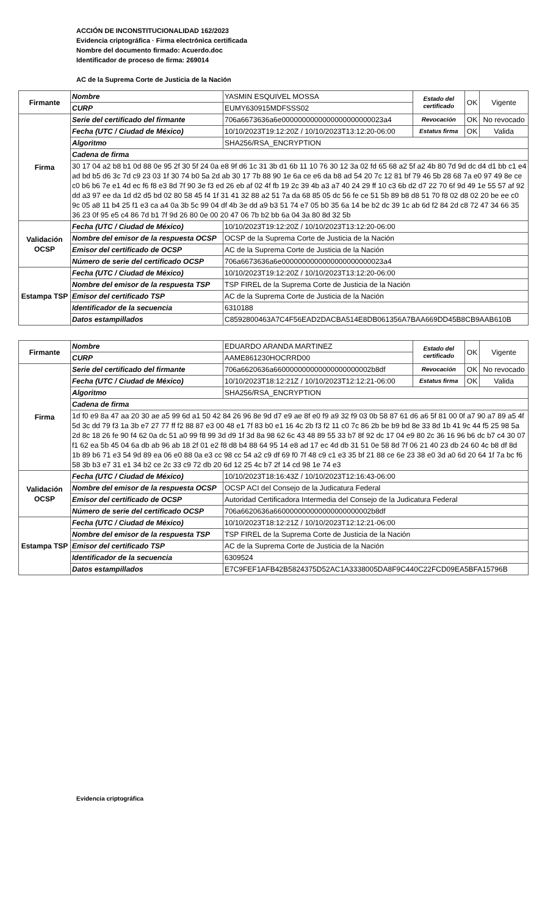ACCIÓN DE INCONSTITUCIONALIDAD 162/2023
Evidencia criptográfica · Firma electrónica certificada
Nombre del documento firmado: Acuerdo.doc
Identificador de proceso de firma: 269014
AC de la Suprema Corte de Justicia de la Nación
| Firmante | Nombre | YASMIN ESQUIVEL MOSSA | Estado del certificado | OK | Vigente |
| | CURP | EUMY630915MDFSSS02 | | | |
| Firma | Serie del certificado del firmante | 706a6673636a6e0000000000000000000000023a4 | Revocación | OK | No revocado |
| | Fecha (UTC / Ciudad de México) | 10/10/2023T19:12:20Z / 10/10/2023T13:12:20-06:00 | Estatus firma | OK | Valida |
| | Algoritmo | SHA256/RSA_ENCRYPTION | | | |
| | Cadena de firma | | | | |
| | 30 17 04 a2 b8 b1 0d 88 0e 95 2f 30 5f 24 0a e8 9f d6 1c 31 3b d1 6b 11 10 76 30 12 3a 02 fd 65 68 a2 5f a2 4b 80 7d 9d dc d4 d1 bb c1 e4 ad bd b5 d6 3c 7d c9 23 03 1f 30 74 b0 5a 2d ab 30 17 7b 88 90 1e 6a ce e6 da b8 ad 54 20 7c 12 81 bf 79 46 5b 28 68 7a e0 97 49 8e ce c0 b6 b6 7e e1 4d ec f6 f8 e3 8d 7f 90 3e f3 ed 26 eb af 02 4f fb 19 2c 39 4b a3 a7 40 24 29 ff 10 c3 6b d2 d7 22 70 6f 9d 49 1e 55 57 af 92 dd a3 97 ee da 1d d2 d5 bd 02 80 58 45 f4 1f 31 41 32 88 a2 51 7a da 68 85 05 dc 56 fe ce 51 5b 89 b8 d8 51 70 f8 02 d8 02 20 be ee c0 9c 05 a8 11 b4 25 f1 e3 ca a4 0a 3b 5c 99 04 df 4b 3e dd a9 b3 51 74 e7 05 b0 35 6a 14 be b2 dc 39 1c ab 6d f2 84 2d c8 72 47 34 66 35 36 23 0f 95 e5 c4 86 7d b1 7f 9d 26 80 0e 00 20 47 06 7b b2 bb 6a 04 3a 80 8d 32 5b | | | | |
| Validación OCSP | Fecha (UTC / Ciudad de México) | 10/10/2023T19:12:20Z / 10/10/2023T13:12:20-06:00 | | | |
| | Nombre del emisor de la respuesta OCSP | OCSP de la Suprema Corte de Justicia de la Nación | | | |
| | Emisor del certificado de OCSP | AC de la Suprema Corte de Justicia de la Nación | | | |
| | Número de serie del certificado OCSP | 706a6673636a6e0000000000000000000000023a4 | | | |
| Estampa TSP | Fecha (UTC / Ciudad de México) | 10/10/2023T19:12:20Z / 10/10/2023T13:12:20-06:00 | | | |
| | Nombre del emisor de la respuesta TSP | TSP FIREL de la Suprema Corte de Justicia de la Nación | | | |
| | Emisor del certificado TSP | AC de la Suprema Corte de Justicia de la Nación | | | |
| | Identificador de la secuencia | 6310188 | | | |
| | Datos estampillados | C8592800463A7C4F56EAD2DACBA514E8DB061356A7BAA669DD45B8CB9AAB610B | | | |
| Firmante | Nombre | EDUARDO ARANDA MARTINEZ | Estado del certificado | OK | Vigente |
| | CURP | AAME861230HOCRRD00 | | | |
| Firma | Serie del certificado del firmante | 706a6620636a660000000000000000000002b8df | Revocación | OK | No revocado |
| | Fecha (UTC / Ciudad de México) | 10/10/2023T18:12:21Z / 10/10/2023T12:12:21-06:00 | Estatus firma | OK | Valida |
| | Algoritmo | SHA256/RSA_ENCRYPTION | | | |
| | Cadena de firma | | | | |
| | 1d f0 e9 8a 47 aa 20 30 ae a5 99 6d a1 50 42 84 26 96 8e 9d d7 e9 ae 8f e0 f9 a9 32 f9 03 0b 58 87 61 d6 a6 5f 81 00 0f a7 90 a7 89 a5 4f 5d 3c dd 79 f3 1a 3b e7 27 77 ff f2 88 87 e3 00 48 e1 7f 83 b0 e1 16 4c 2b f3 f2 11 c0 7c 86 2b be b9 bd 8e 33 8d 1b 41 9c 44 f5 25 98 5a 2d 8c 18 26 fe 90 f4 62 0a dc 51 a0 99 f8 99 3d d9 1f 3d 8a 98 62 6c 43 48 89 55 33 b7 8f 92 dc 17 04 e9 80 2c 36 16 96 b6 dc b7 c4 30 07 f1 62 ea 5b 45 04 6a db ab 96 ab 18 2f 01 e2 f8 d8 b4 88 64 95 14 e8 ad 17 ec 4d db 31 51 0e 58 8d 7f 06 21 40 23 db 24 60 4c b8 df 8d 1b 89 b6 71 e3 54 9d 89 ea 06 e0 88 0a e3 cc 98 cc 54 a2 c9 df 69 f0 7f 48 c9 c1 e3 35 bf 21 88 ce 6e 23 38 e0 3d a0 6d 20 64 1f 7a bc f6 58 3b b3 e7 31 e1 34 b2 ce 2c 33 c9 72 db 20 6d 12 25 4c b7 2f 14 cd 98 1e 74 e3 | | | | |
| Validación OCSP | Fecha (UTC / Ciudad de México) | 10/10/2023T18:16:43Z / 10/10/2023T12:16:43-06:00 | | | |
| | Nombre del emisor de la respuesta OCSP | OCSP ACI del Consejo de la Judicatura Federal | | | |
| | Emisor del certificado de OCSP | Autoridad Certificadora Intermedia del Consejo de la Judicatura Federal | | | |
| | Número de serie del certificado OCSP | 706a6620636a660000000000000000000002b8df | | | |
| Estampa TSP | Fecha (UTC / Ciudad de México) | 10/10/2023T18:12:21Z / 10/10/2023T12:12:21-06:00 | | | |
| | Nombre del emisor de la respuesta TSP | TSP FIREL de la Suprema Corte de Justicia de la Nación | | | |
| | Emisor del certificado TSP | AC de la Suprema Corte de Justicia de la Nación | | | |
| | Identificador de la secuencia | 6309524 | | | |
| | Datos estampillados | E7C9FEF1AFB42B5824375D52AC1A3338005DA8F9C440C22FCD09EA5BFA15796B | | | |
Evidencia criptográfica